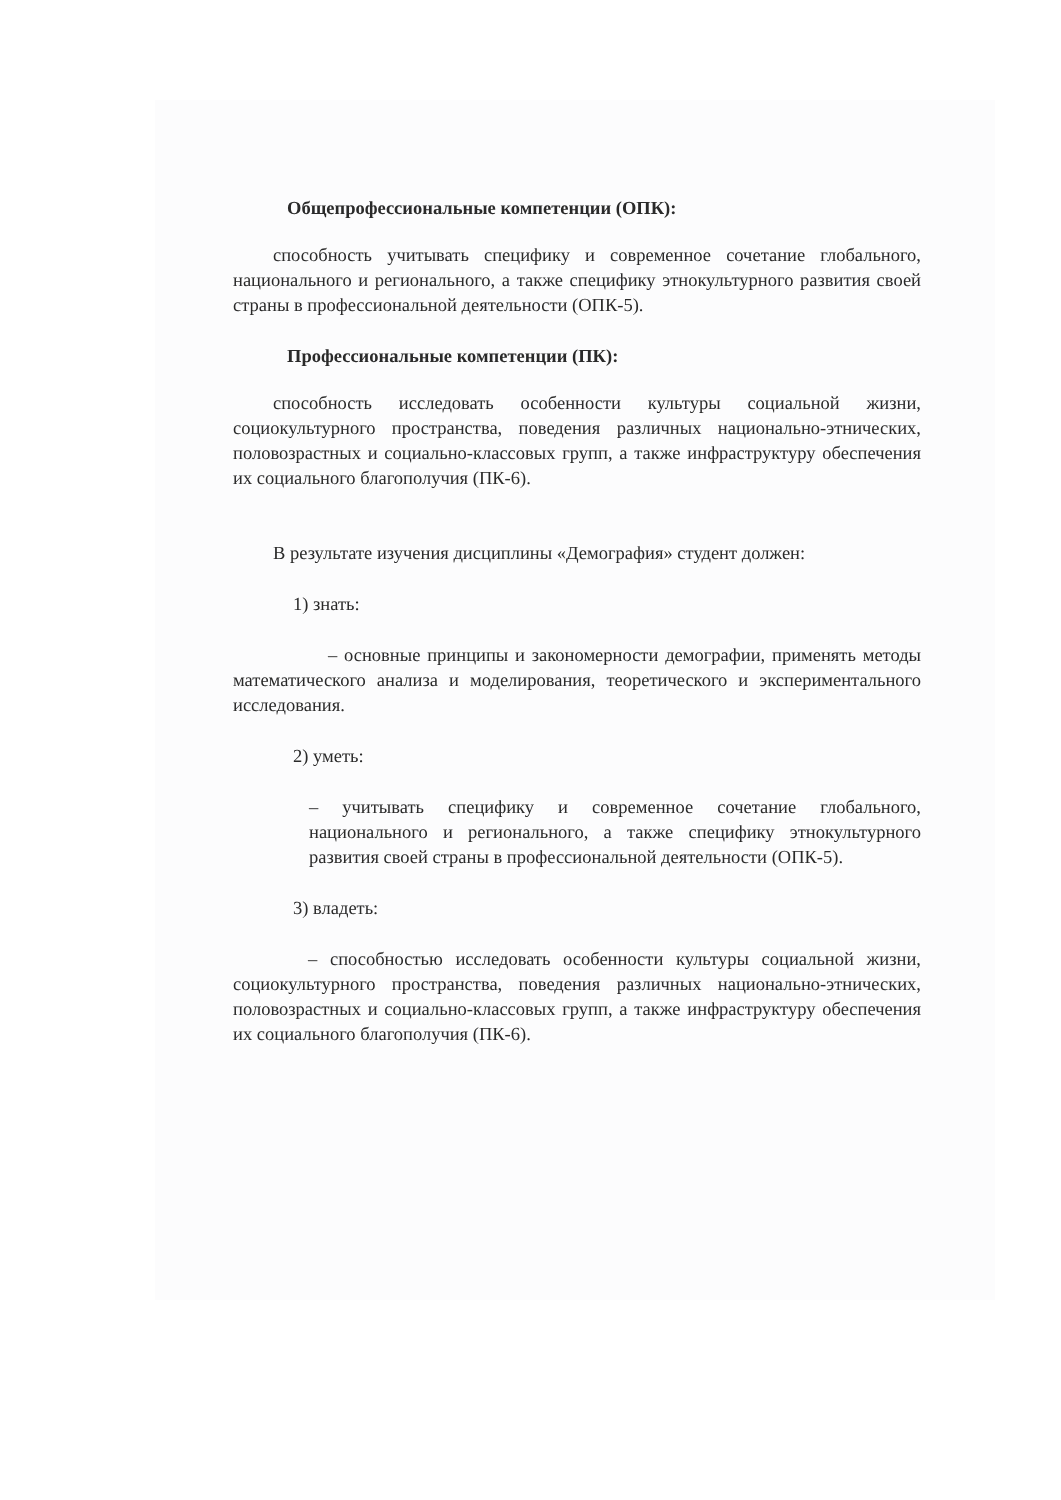Общепрофессиональные компетенции (ОПК):
способность учитывать специфику и современное сочетание глобального, национального и регионального, а также специфику этнокультурного развития своей страны в профессиональной деятельности (ОПК-5).
Профессиональные компетенции (ПК):
способность исследовать особенности культуры социальной жизни, социокультурного пространства, поведения различных национально-этнических, половозрастных и социально-классовых групп, а также инфраструктуру обеспечения их социального благополучия (ПК-6).
В результате изучения дисциплины «Демография» студент должен:
1) знать:
– основные принципы и закономерности демографии, применять методы математического анализа и моделирования, теоретического и экспериментального исследования.
2) уметь:
– учитывать специфику и современное сочетание глобального, национального и регионального, а также специфику этнокультурного развития своей страны в профессиональной деятельности (ОПК-5).
3) владеть:
– способностью исследовать особенности культуры социальной жизни, социокультурного пространства, поведения различных национально-этнических, половозрастных и социально-классовых групп, а также инфраструктуру обеспечения их социального благополучия (ПК-6).